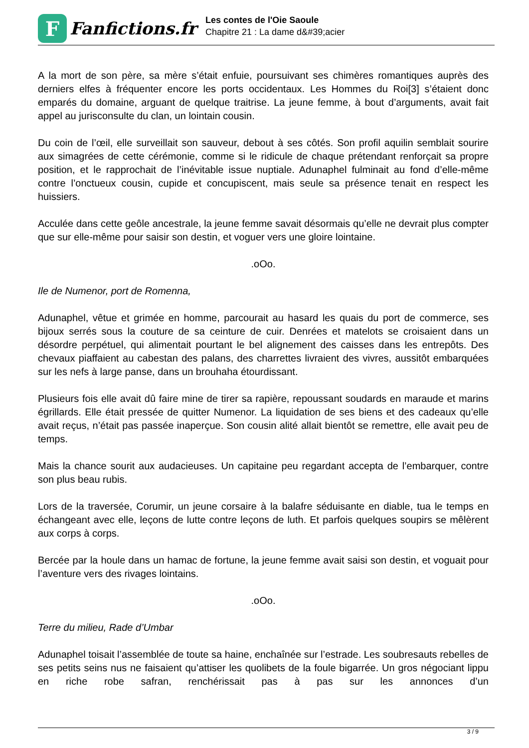F
Fanfictions.fr
Les contes de l'Oie Saoule
Chapitre 21 : La dame d&#39;acier
A la mort de son père, sa mère s’était enfuie, poursuivant ses chimères romantiques auprès des derniers elfes à fréquenter encore les ports occidentaux. Les Hommes du Roi[3] s’étaient donc emparés du domaine, arguant de quelque traitrise. La jeune femme, à bout d’arguments, avait fait appel au jurisconsulte du clan, un lointain cousin.
Du coin de l’œil, elle surveillait son sauveur, debout à ses côtés. Son profil aquilin semblait sourire aux simagrées de cette cérémonie, comme si le ridicule de chaque prétendant renforçait sa propre position, et le rapprochait de l’inévitable issue nuptiale. Adunaphel fulminait au fond d’elle-même contre l’onctueux cousin, cupide et concupiscent, mais seule sa présence tenait en respect les huissiers.
Acculée dans cette geôle ancestrale, la jeune femme savait désormais qu’elle ne devrait plus compter que sur elle-même pour saisir son destin, et voguer vers une gloire lointaine.
.oOo.
Ile de Numenor, port de Romenna,
Adunaphel, vêtue et grimée en homme, parcourait au hasard les quais du port de commerce, ses bijoux serrés sous la couture de sa ceinture de cuir. Denrées et matelots se croisaient dans un désordre perpétuel, qui alimentait pourtant le bel alignement des caisses dans les entrepôts. Des chevaux piaffaient au cabestan des palans, des charrettes livraient des vivres, aussitôt embarquées sur les nefs à large panse, dans un brouhaha étourdissant.
Plusieurs fois elle avait dû faire mine de tirer sa rapière, repoussant soudards en maraude et marins égrillards. Elle était pressée de quitter Numenor. La liquidation de ses biens et des cadeaux qu’elle avait reçus, n’était pas passée inaperçue. Son cousin alité allait bientôt se remettre, elle avait peu de temps.
Mais la chance sourit aux audacieuses. Un capitaine peu regardant accepta de l’embarquer, contre son plus beau rubis.
Lors de la traversée, Corumir, un jeune corsaire à la balafre séduisante en diable, tua le temps en échangeant avec elle, leçons de lutte contre leçons de luth. Et parfois quelques soupirs se mêlèrent aux corps à corps.
Bercée par la houle dans un hamac de fortune, la jeune femme avait saisi son destin, et voguait pour l’aventure vers des rivages lointains.
.oOo.
Terre du milieu, Rade d’Umbar
Adunaphel toisait l’assemblée de toute sa haine, enchaînée sur l’estrade. Les soubresauts rebelles de ses petits seins nus ne faisaient qu’attiser les quolibets de la foule bigarrée. Un gros négociant lippu en riche robe safran, renchérissait pas à pas sur les annonces d’un
3 / 9